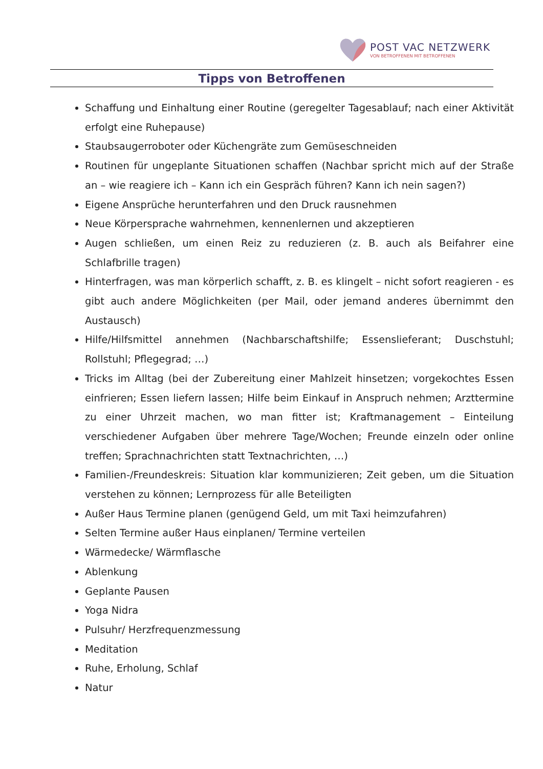POST VAC NETZWERK
VON BETROFFENEN MIT BETROFFENEN
Tipps von Betroffenen
Schaffung und Einhaltung einer Routine (geregelter Tagesablauf; nach einer Aktivität erfolgt eine Ruhepause)
Staubsaugerroboter oder Küchengräte zum Gemüseschneiden
Routinen für ungeplante Situationen schaffen (Nachbar spricht mich auf der Straße an – wie reagiere ich – Kann ich ein Gespräch führen? Kann ich nein sagen?)
Eigene Ansprüche herunterfahren und den Druck rausnehmen
Neue Körpersprache wahrnehmen, kennenlernen und akzeptieren
Augen schließen, um einen Reiz zu reduzieren (z. B. auch als Beifahrer eine Schlafbrille tragen)
Hinterfragen, was man körperlich schafft, z. B. es klingelt – nicht sofort reagieren - es gibt auch andere Möglichkeiten (per Mail, oder jemand anderes übernimmt den Austausch)
Hilfe/Hilfsmittel annehmen (Nachbarschaftshilfe; Essenslieferant; Duschstuhl; Rollstuhl; Pflegegrad; …)
Tricks im Alltag (bei der Zubereitung einer Mahlzeit hinsetzen; vorgekochtes Essen einfrieren; Essen liefern lassen; Hilfe beim Einkauf in Anspruch nehmen; Arzttermine zu einer Uhrzeit machen, wo man fitter ist; Kraftmanagement – Einteilung verschiedener Aufgaben über mehrere Tage/Wochen; Freunde einzeln oder online treffen; Sprachnachrichten statt Textnachrichten, …)
Familien-/Freundeskreis: Situation klar kommunizieren; Zeit geben, um die Situation verstehen zu können; Lernprozess für alle Beteiligten
Außer Haus Termine planen (genügend Geld, um mit Taxi heimzufahren)
Selten Termine außer Haus einplanen/ Termine verteilen
Wärmedecke/ Wärmflasche
Ablenkung
Geplante Pausen
Yoga Nidra
Pulsuhr/ Herzfrequenzmessung
Meditation
Ruhe, Erholung, Schlaf
Natur